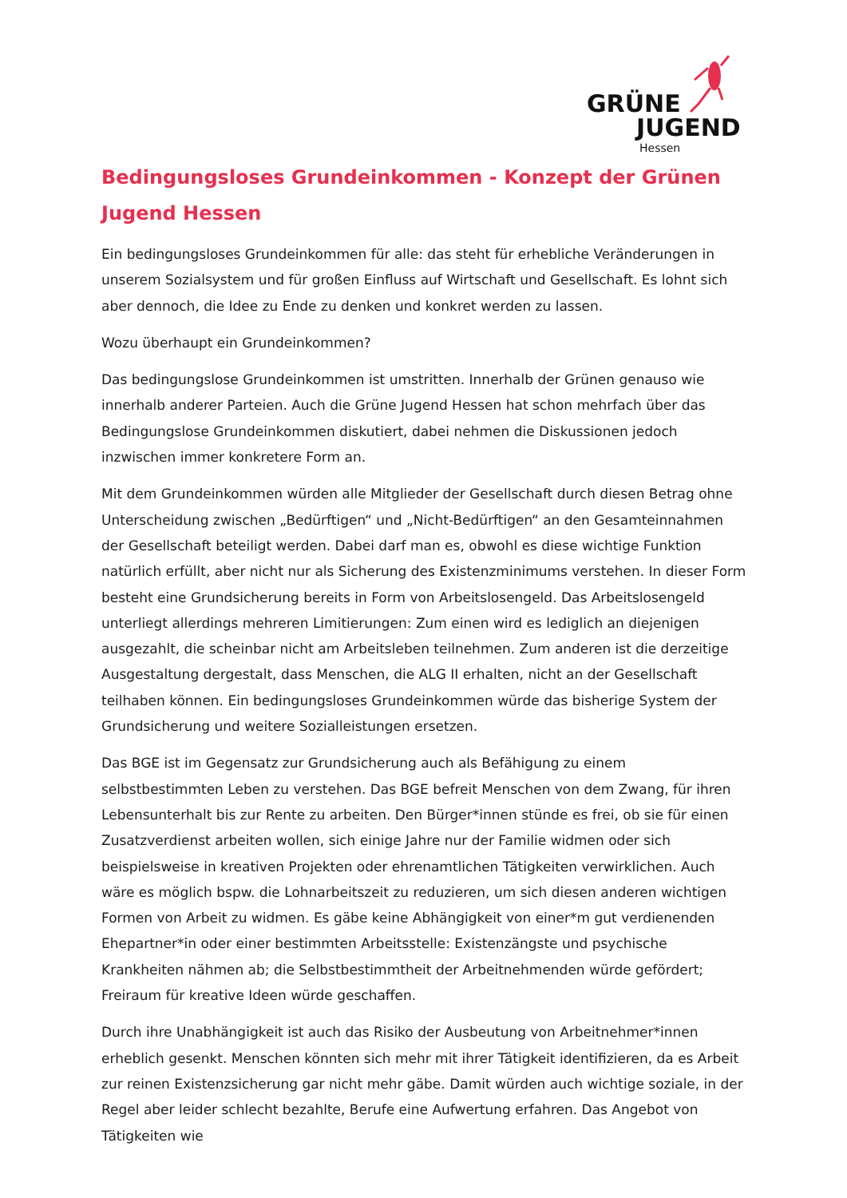GRÜNE
JUGEND
Hessen
Bedingungsloses Grundeinkommen - Konzept der Grünen Jugend Hessen
Ein bedingungsloses Grundeinkommen für alle: das steht für erhebliche Veränderungen in unserem Sozialsystem und für großen Einfluss auf Wirtschaft und Gesellschaft. Es lohnt sich aber dennoch, die Idee zu Ende zu denken und konkret werden zu lassen.
Wozu überhaupt ein Grundeinkommen?
Das bedingungslose Grundeinkommen ist umstritten. Innerhalb der Grünen genauso wie innerhalb anderer Parteien. Auch die Grüne Jugend Hessen hat schon mehrfach über das Bedingungslose Grundeinkommen diskutiert, dabei nehmen die Diskussionen jedoch inzwischen immer konkretere Form an.
Mit dem Grundeinkommen würden alle Mitglieder der Gesellschaft durch diesen Betrag ohne Unterscheidung zwischen „Bedürftigen“ und „Nicht-Bedürftigen“ an den Gesamteinnahmen der Gesellschaft beteiligt werden. Dabei darf man es, obwohl es diese wichtige Funktion natürlich erfüllt, aber nicht nur als Sicherung des Existenzminimums verstehen. In dieser Form besteht eine Grundsicherung bereits in Form von Arbeitslosengeld. Das Arbeitslosengeld unterliegt allerdings mehreren Limitierungen: Zum einen wird es lediglich an diejenigen ausgezahlt, die scheinbar nicht am Arbeitsleben teilnehmen. Zum anderen ist die derzeitige Ausgestaltung dergestalt, dass Menschen, die ALG II erhalten, nicht an der Gesellschaft teilhaben können. Ein bedingungsloses Grundeinkommen würde das bisherige System der Grundsicherung und weitere Sozialleistungen ersetzen.
Das BGE ist im Gegensatz zur Grundsicherung auch als Befähigung zu einem selbstbestimmten Leben zu verstehen. Das BGE befreit Menschen von dem Zwang, für ihren Lebensunterhalt bis zur Rente zu arbeiten. Den Bürger*innen stünde es frei, ob sie für einen Zusatzverdienst arbeiten wollen, sich einige Jahre nur der Familie widmen oder sich beispielsweise in kreativen Projekten oder ehrenamtlichen Tätigkeiten verwirklichen. Auch wäre es möglich bspw. die Lohnarbeitszeit zu reduzieren, um sich diesen anderen wichtigen Formen von Arbeit zu widmen. Es gäbe keine Abhängigkeit von einer*m gut verdienenden Ehepartner*in oder einer bestimmten Arbeitsstelle: Existenzängste und psychische Krankheiten nähmen ab; die Selbstbestimmtheit der Arbeitnehmenden würde gefördert; Freiraum für kreative Ideen würde geschaffen.
Durch ihre Unabhängigkeit ist auch das Risiko der Ausbeutung von Arbeitnehmer*innen erheblich gesenkt. Menschen könnten sich mehr mit ihrer Tätigkeit identifizieren, da es Arbeit zur reinen Existenzsicherung gar nicht mehr gäbe. Damit würden auch wichtige soziale, in der Regel aber leider schlecht bezahlte, Berufe eine Aufwertung erfahren. Das Angebot von Tätigkeiten wie